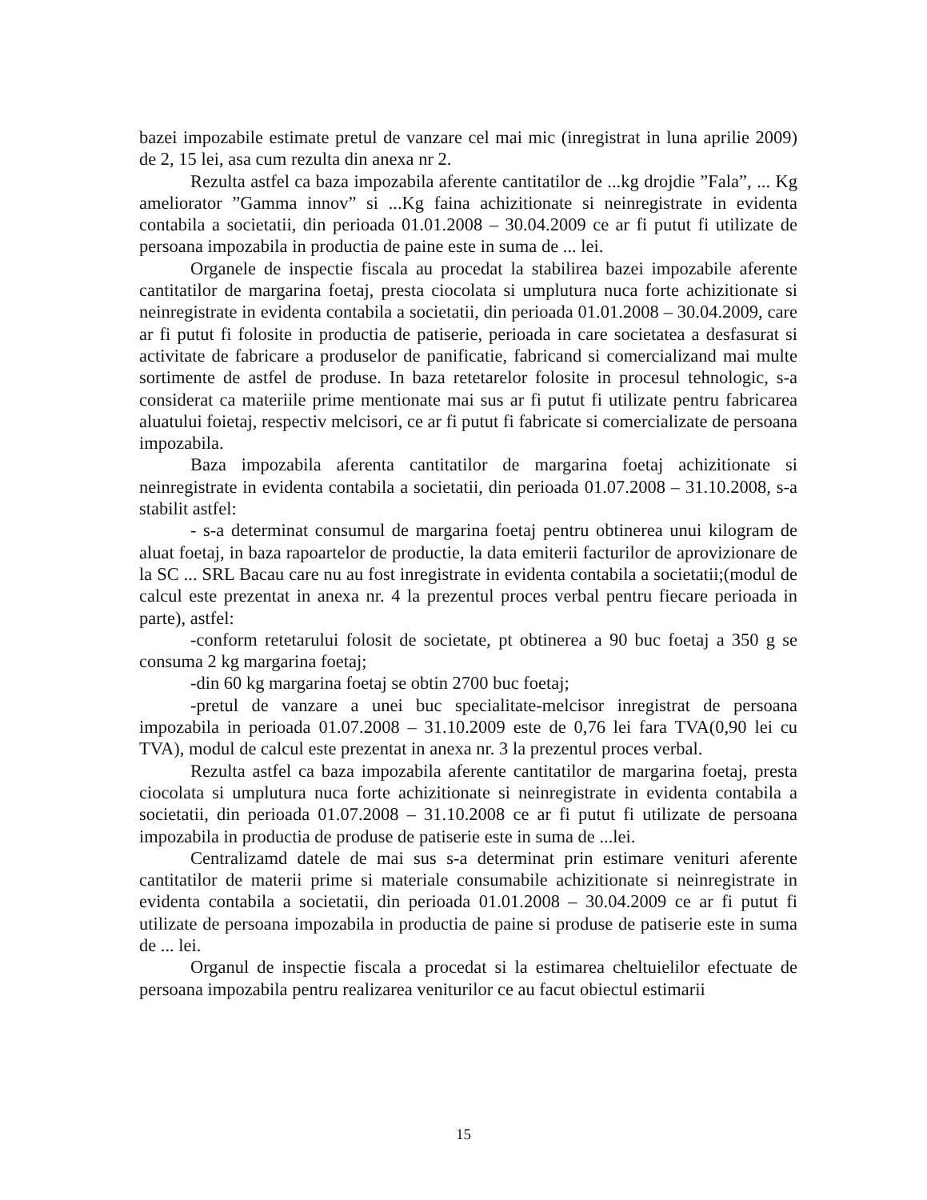bazei impozabile estimate pretul de vanzare cel mai mic (inregistrat in luna aprilie 2009) de 2, 15 lei, asa cum rezulta din anexa nr 2.
Rezulta astfel ca baza impozabila aferente cantitatilor de ...kg drojdie ”Fala”, ... Kg ameliorator ”Gamma innov” si ...Kg faina achizitionate si neinregistrate in evidenta contabila a societatii, din perioada 01.01.2008 – 30.04.2009 ce ar fi putut fi utilizate de persoana impozabila in productia de paine este in suma de ... lei.
Organele de inspectie fiscala au procedat la stabilirea bazei impozabile aferente cantitatilor de margarina foetaj, presta ciocolata si umplutura nuca forte achizitionate si neinregistrate in evidenta contabila a societatii, din perioada 01.01.2008 – 30.04.2009, care ar fi putut fi folosite in productia de patiserie, perioada in care societatea a desfasurat si activitate de fabricare a produselor de panificatie, fabricand si comercializand mai multe sortimente de astfel de produse. In baza retetarelor folosite in procesul tehnologic, s-a considerat ca materiile prime mentionate mai sus ar fi putut fi utilizate pentru fabricarea aluatului foietaj, respectiv melcisori, ce ar fi putut fi fabricate si comercializate de persoana impozabila.
Baza impozabila aferenta cantitatilor de margarina foetaj achizitionate si neinregistrate in evidenta contabila a societatii, din perioada 01.07.2008 – 31.10.2008, s-a stabilit astfel:
- s-a determinat consumul de margarina foetaj pentru obtinerea unui kilogram de aluat foetaj, in baza rapoartelor de productie, la data emiterii facturilor de aprovizionare de la SC ... SRL Bacau care nu au fost inregistrate in evidenta contabila a societatii;(modul de calcul este prezentat in anexa nr. 4 la prezentul proces verbal pentru fiecare perioada in parte), astfel:
-conform retetarului folosit de societate, pt obtinerea a 90 buc foetaj a 350 g se consuma 2 kg margarina foetaj;
-din 60 kg margarina foetaj se obtin 2700 buc foetaj;
-pretul de vanzare a unei buc specialitate-melcisor inregistrat de persoana impozabila in perioada 01.07.2008 – 31.10.2009 este de 0,76 lei fara TVA(0,90 lei cu TVA), modul de calcul este prezentat in anexa nr. 3 la prezentul proces verbal.
Rezulta astfel ca baza impozabila aferente cantitatilor de margarina foetaj, presta ciocolata si umplutura nuca forte achizitionate si neinregistrate in evidenta contabila a societatii, din perioada 01.07.2008 – 31.10.2008 ce ar fi putut fi utilizate de persoana impozabila in productia de produse de patiserie este in suma de ...lei.
Centralizamd datele de mai sus s-a determinat prin estimare venituri aferente cantitatilor de materii prime si materiale consumabile achizitionate si neinregistrate in evidenta contabila a societatii, din perioada 01.01.2008 – 30.04.2009 ce ar fi putut fi utilizate de persoana impozabila in productia de paine si produse de patiserie este in suma de ... lei.
Organul de inspectie fiscala a procedat si la estimarea cheltuielilor efectuate de persoana impozabila pentru realizarea veniturilor ce au facut obiectul estimarii
15